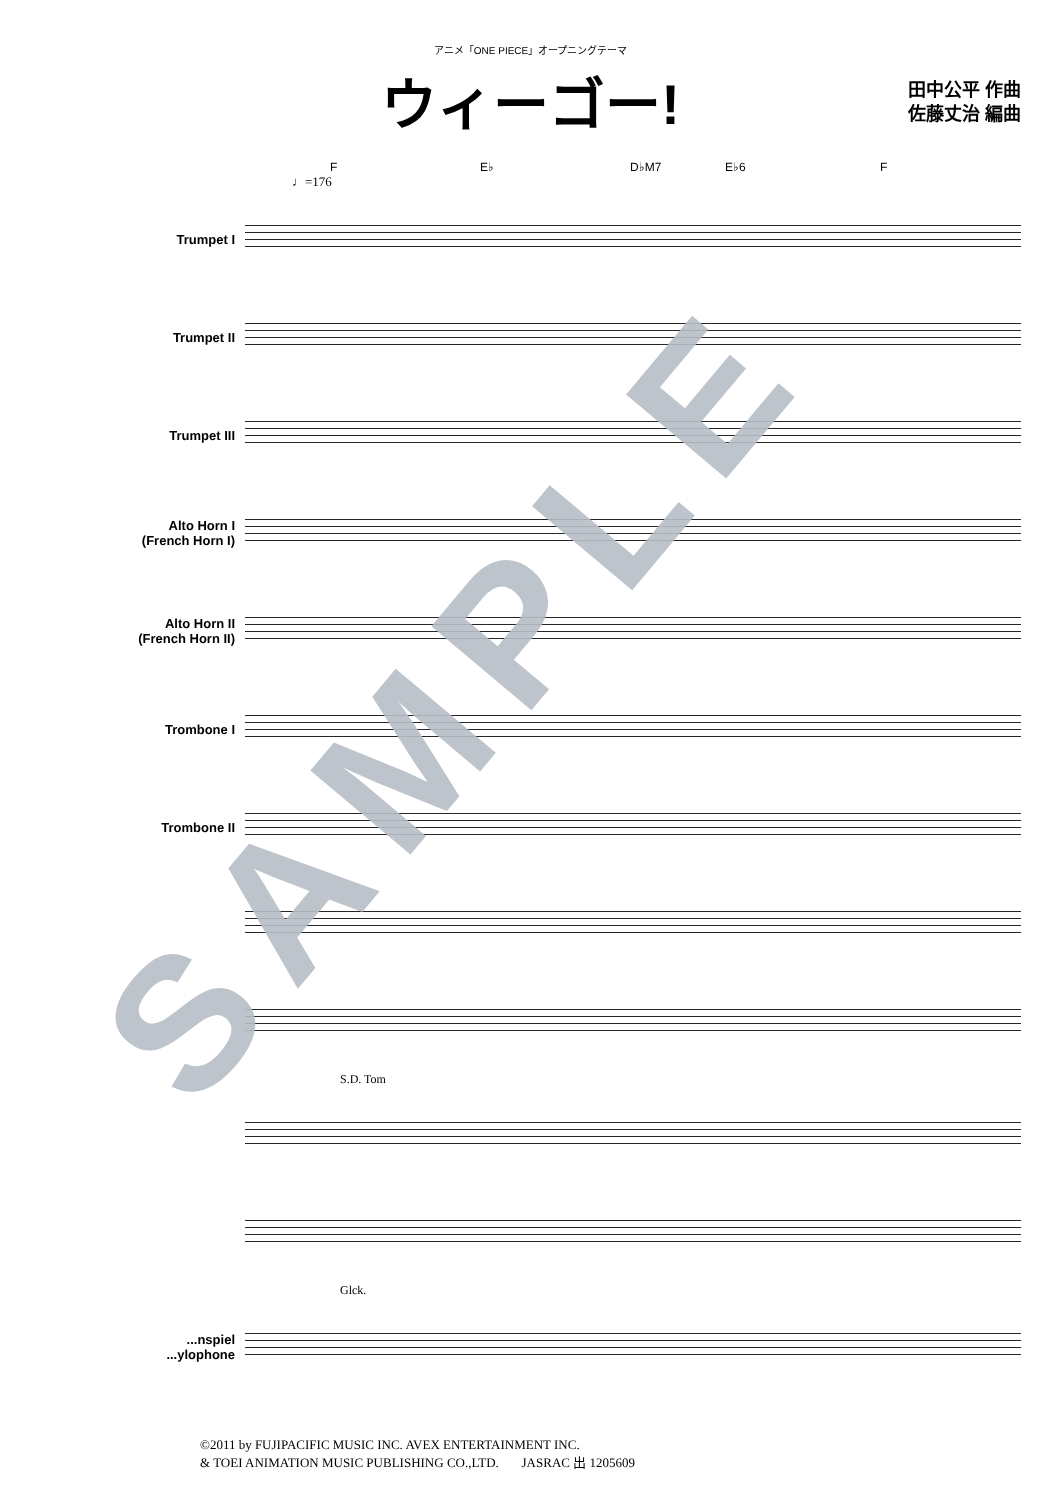アニメ「ONE PIECE」オープニングテーマ
ウィーゴー!
田中公平 作曲
佐藤丈治 編曲
F E♭ D♭M7 E♭6 F
♩=176
Trumpet I
Trumpet II
Trumpet III
Alto Horn I
(French Horn I)
Alto Horn II
(French Horn II)
Trombone I
Trombone II
S.D. Tom
Glck.
...nspiel
...ylophone
©2011 by FUJIPACIFIC MUSIC INC. AVEX ENTERTAINMENT INC.
& TOEI ANIMATION MUSIC PUBLISHING CO.,LTD. JASRAC 出 1205609
SAMPLE